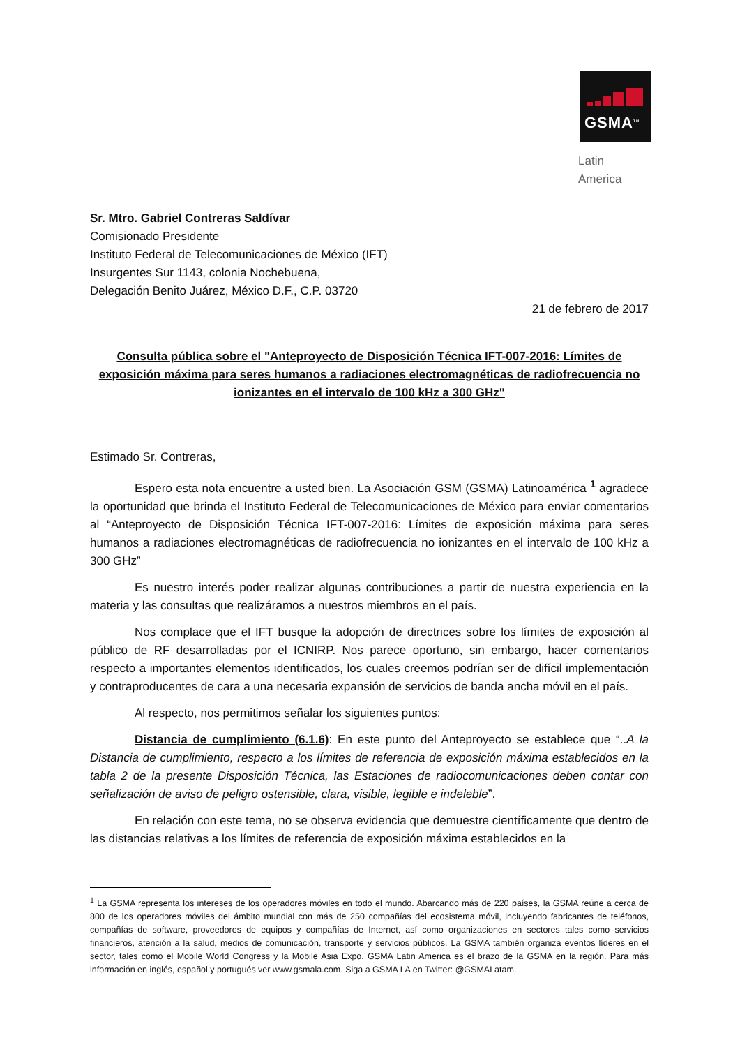GSMA<sup>TM</sup>
Latin America
Sr. Mtro. Gabriel Contreras Saldívar
Comisionado Presidente
Instituto Federal de Telecomunicaciones de México (IFT)
Insurgentes Sur 1143, colonia Nochebuena,
Delegación Benito Juárez, México D.F., C.P. 03720
21 de febrero de 2017
Consulta pública sobre el "Anteproyecto de Disposición Técnica IFT-007-2016: Límites de exposición máxima para seres humanos a radiaciones electromagnéticas de radiofrecuencia no ionizantes en el intervalo de 100 kHz a 300 GHz"
Estimado Sr. Contreras,
Espero esta nota encuentre a usted bien. La Asociación GSM (GSMA) Latinoamérica <sup>1</sup> agradece la oportunidad que brinda el Instituto Federal de Telecomunicaciones de México para enviar comentarios al “Anteproyecto de Disposición Técnica IFT-007-2016: Límites de exposición máxima para seres humanos a radiaciones electromagnéticas de radiofrecuencia no ionizantes en el intervalo de 100 kHz a 300 GHz”
Es nuestro interés poder realizar algunas contribuciones a partir de nuestra experiencia en la materia y las consultas que realizáramos a nuestros miembros en el país.
Nos complace que el IFT busque la adopción de directrices sobre los límites de exposición al público de RF desarrolladas por el ICNIRP. Nos parece oportuno, sin embargo, hacer comentarios respecto a importantes elementos identificados, los cuales creemos podrían ser de difícil implementación y contraproducentes de cara a una necesaria expansión de servicios de banda ancha móvil en el país.
Al respecto, nos permitimos señalar los siguientes puntos:
Distancia de cumplimiento (6.1.6): En este punto del Anteproyecto se establece que “..A la Distancia de cumplimiento, respecto a los límites de referencia de exposición máxima establecidos en la tabla 2 de la presente Disposición Técnica, las Estaciones de radiocomunicaciones deben contar con señalización de aviso de peligro ostensible, clara, visible, legible e indeleble”.
En relación con este tema, no se observa evidencia que demuestre científicamente que dentro de las distancias relativas a los límites de referencia de exposición máxima establecidos en la
<sup>1</sup> La GSMA representa los intereses de los operadores móviles en todo el mundo. Abarcando más de 220 países, la GSMA reúne a cerca de 800 de los operadores móviles del ámbito mundial con más de 250 compañías del ecosistema móvil, incluyendo fabricantes de teléfonos, compañías de software, proveedores de equipos y compañías de Internet, así como organizaciones en sectores tales como servicios financieros, atención a la salud, medios de comunicación, transporte y servicios públicos. La GSMA también organiza eventos líderes en el sector, tales como el Mobile World Congress y la Mobile Asia Expo. GSMA Latin America es el brazo de la GSMA en la región. Para más información en inglés, español y portugués ver www.gsmala.com. Siga a GSMA LA en Twitter: @GSMALatam.